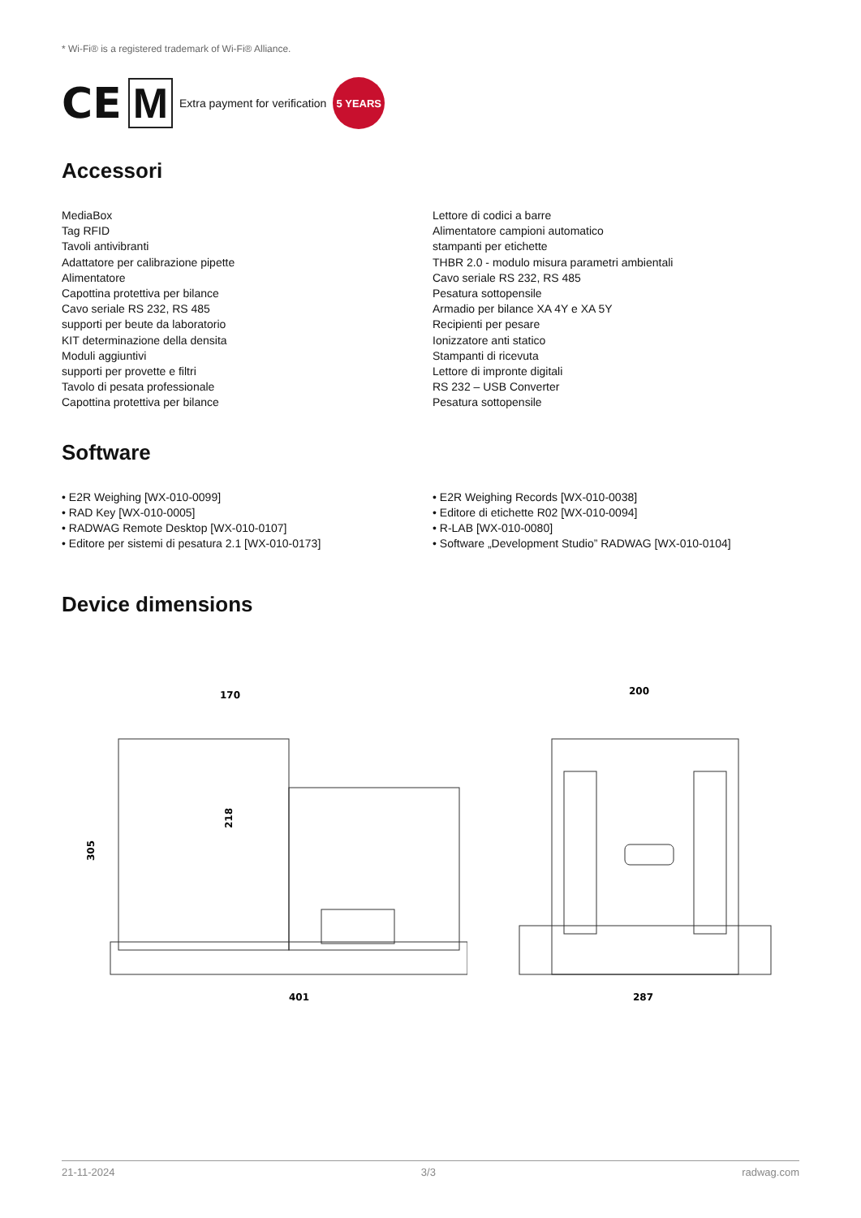* Wi-Fi® is a registered trademark of Wi-Fi® Alliance.
CE M Extra payment for verification 5 YEARS
Accessori
MediaBox
Tag RFID
Tavoli antivibranti
Adattatore per calibrazione pipette
Alimentatore
Capottina protettiva per bilance
Cavo seriale RS 232, RS 485
supporti per beute da laboratorio
KIT determinazione della densita
Moduli aggiuntivi
supporti per provette e filtri
Tavolo di pesata professionale
Capottina protettiva per bilance
Lettore di codici a barre
Alimentatore campioni automatico
stampanti per etichette
THBR 2.0 - modulo misura parametri ambientali
Cavo seriale RS 232, RS 485
Pesatura sottopensile
Armadio per bilance XA 4Y e XA 5Y
Recipienti per pesare
Ionizzatore anti statico
Stampanti di ricevuta
Lettore di impronte digitali
RS 232 – USB Converter
Pesatura sottopensile
Software
• E2R Weighing [WX-010-0099]
• RAD Key [WX-010-0005]
• RADWAG Remote Desktop [WX-010-0107]
• Editore per sistemi di pesatura 2.1 [WX-010-0173]
• E2R Weighing Records [WX-010-0038]
• Editore di etichette R02 [WX-010-0094]
• R-LAB [WX-010-0080]
• Software „Development Studio” RADWAG [WX-010-0104]
Device dimensions
170
305
218
401
200
287
21-11-2024 3/3 radwag.com